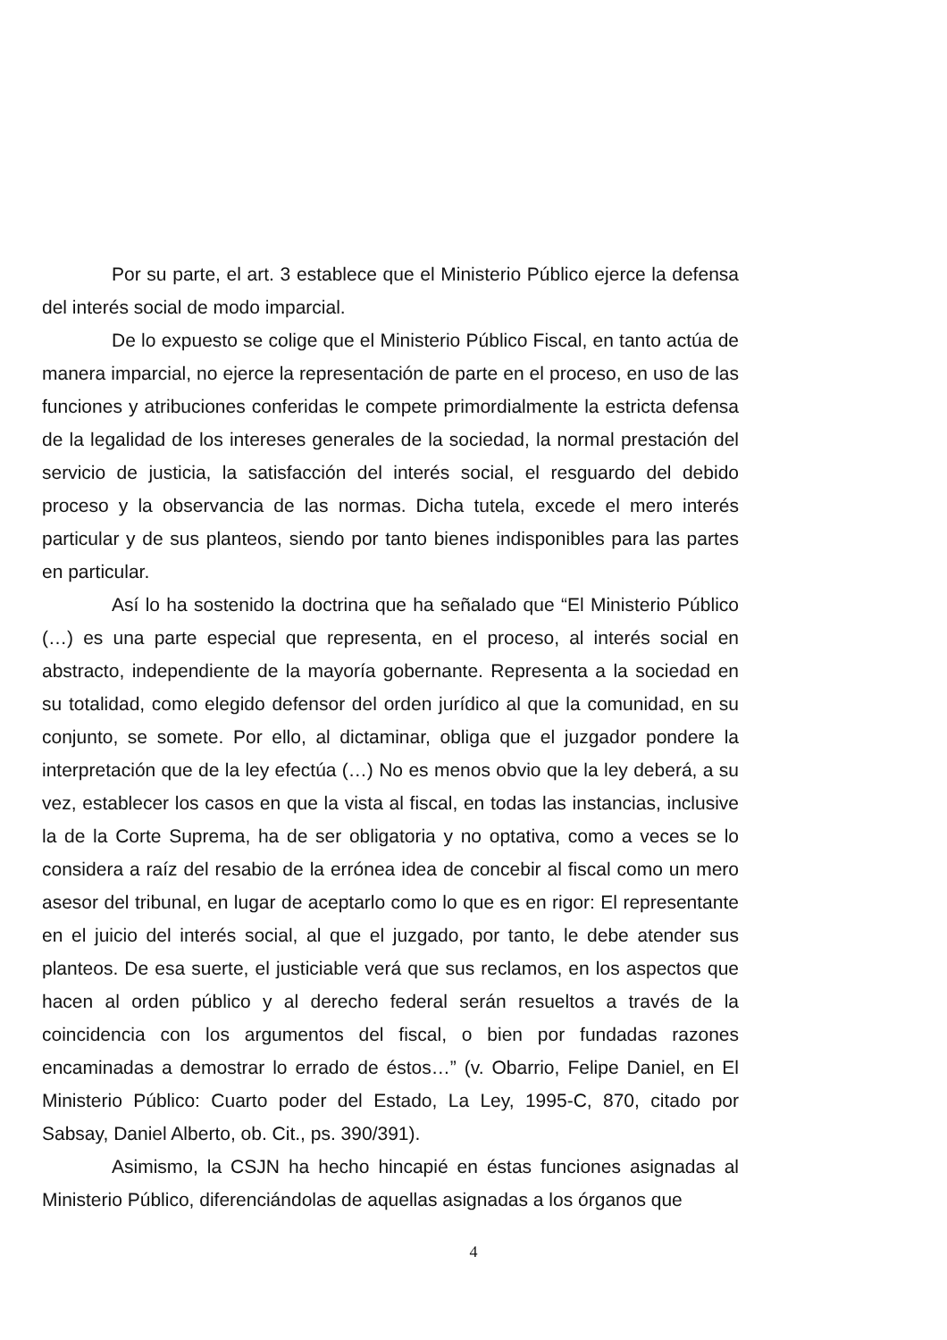Por su parte, el art. 3 establece que el Ministerio Público ejerce la defensa del interés social de modo imparcial.
De lo expuesto se colige que el Ministerio Público Fiscal, en tanto actúa de manera imparcial, no ejerce la representación de parte en el proceso, en uso de las funciones y atribuciones conferidas le compete primordialmente la estricta defensa de la legalidad de los intereses generales de la sociedad, la normal prestación del servicio de justicia, la satisfacción del interés social, el resguardo del debido proceso y la observancia de las normas. Dicha tutela, excede el mero interés particular y de sus planteos, siendo por tanto bienes indisponibles para las partes en particular.
Así lo ha sostenido la doctrina que ha señalado que “El Ministerio Público (…) es una parte especial que representa, en el proceso, al interés social en abstracto, independiente de la mayoría gobernante. Representa a la sociedad en su totalidad, como elegido defensor del orden jurídico al que la comunidad, en su conjunto, se somete. Por ello, al dictaminar, obliga que el juzgador pondere la interpretación que de la ley efectúa (…) No es menos obvio que la ley deberá, a su vez, establecer los casos en que la vista al fiscal, en todas las instancias, inclusive la de la Corte Suprema, ha de ser obligatoria y no optativa, como a veces se lo considera a raíz del resabio de la errónea idea de concebir al fiscal como un mero asesor del tribunal, en lugar de aceptarlo como lo que es en rigor: El representante en el juicio del interés social, al que el juzgado, por tanto, le debe atender sus planteos. De esa suerte, el justiciable verá que sus reclamos, en los aspectos que hacen al orden público y al derecho federal serán resueltos a través de la coincidencia con los argumentos del fiscal, o bien por fundadas razones encaminadas a demostrar lo errado de éstos…” (v. Obarrio, Felipe Daniel, en El Ministerio Público: Cuarto poder del Estado, La Ley, 1995-C, 870, citado por Sabsay, Daniel Alberto, ob. Cit., ps. 390/391).
Asimismo, la CSJN ha hecho hincapié en éstas funciones asignadas al Ministerio Público, diferenciándolas de aquellas asignadas a los órganos que
4